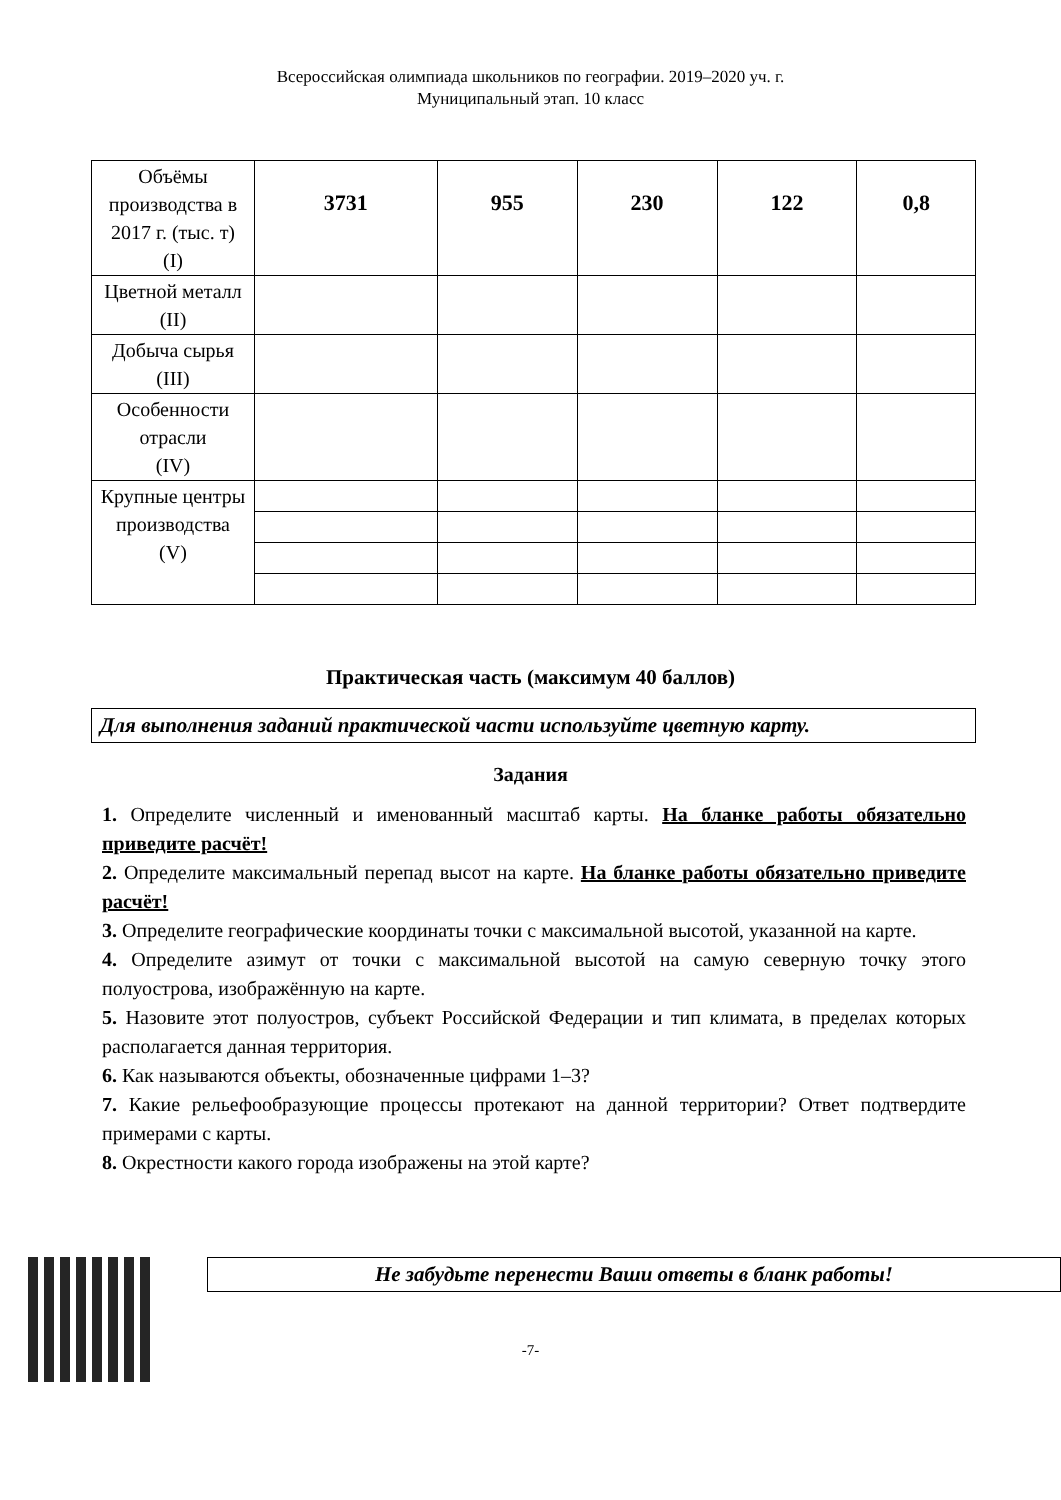Всероссийская олимпиада школьников по географии. 2019–2020 уч. г.
Муниципальный этап. 10 класс
| Объёмы производства в 2017 г. (тыс. т) (I) | 3731 | 955 | 230 | 122 | 0,8 |
| Цветной металл (II) | | | | | |
| Добыча сырья (III) | | | | | |
| Особенности отрасли (IV) | | | | | |
| Крупные центры производства (V) | | | | | |
Практическая часть (максимум 40 баллов)
Для выполнения заданий практической части используйте цветную карту.
Задания
1. Определите численный и именованный масштаб карты. На бланке работы обязательно приведите расчёт!
2. Определите максимальный перепад высот на карте. На бланке работы обязательно приведите расчёт!
3. Определите географические координаты точки с максимальной высотой, указанной на карте.
4. Определите азимут от точки с максимальной высотой на самую северную точку этого полуострова, изображённую на карте.
5. Назовите этот полуостров, субъект Российской Федерации и тип климата, в пределах которых располагается данная территория.
6. Как называются объекты, обозначенные цифрами 1–3?
7. Какие рельефообразующие процессы протекают на данной территории? Ответ подтвердите примерами с карты.
8. Окрестности какого города изображены на этой карте?
Не забудьте перенести Ваши ответы в бланк работы!
-7-